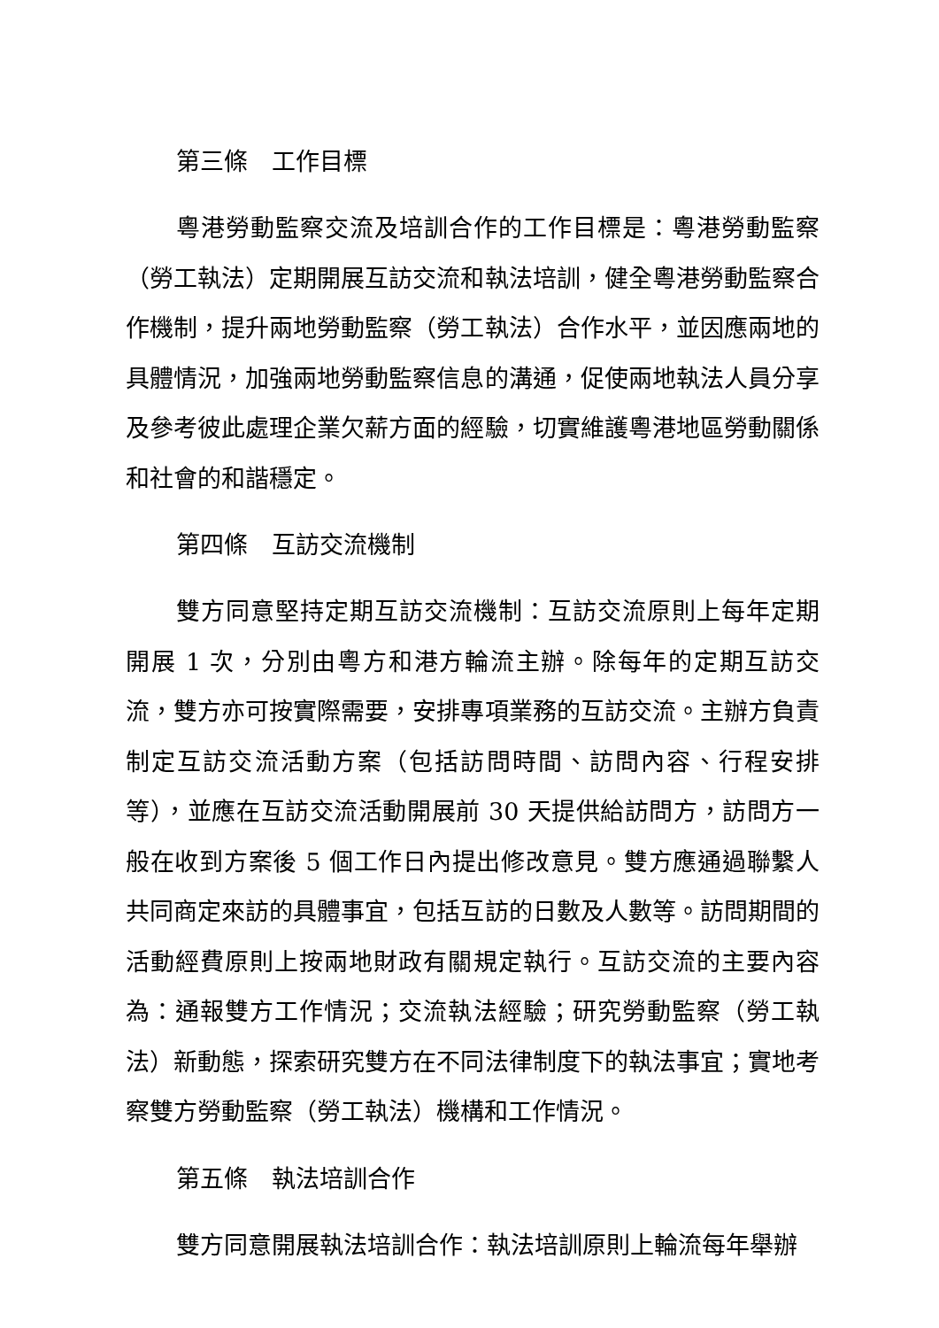第三條　工作目標
粵港勞動監察交流及培訓合作的工作目標是：粵港勞動監察（勞工執法）定期開展互訪交流和執法培訓，健全粵港勞動監察合作機制，提升兩地勞動監察（勞工執法）合作水平，並因應兩地的具體情況，加強兩地勞動監察信息的溝通，促使兩地執法人員分享及參考彼此處理企業欠薪方面的經驗，切實維護粵港地區勞動關係和社會的和諧穩定。
第四條　互訪交流機制
雙方同意堅持定期互訪交流機制：互訪交流原則上每年定期開展 1 次，分別由粵方和港方輪流主辦。除每年的定期互訪交流，雙方亦可按實際需要，安排專項業務的互訪交流。主辦方負責制定互訪交流活動方案（包括訪問時間、訪問內容、行程安排等），並應在互訪交流活動開展前 30 天提供給訪問方，訪問方一般在收到方案後 5 個工作日內提出修改意見。雙方應通過聯繫人共同商定來訪的具體事宜，包括互訪的日數及人數等。訪問期間的活動經費原則上按兩地財政有關規定執行。互訪交流的主要內容為：通報雙方工作情況；交流執法經驗；研究勞動監察（勞工執法）新動態，探索研究雙方在不同法律制度下的執法事宜；實地考察雙方勞動監察（勞工執法）機構和工作情況。
第五條　執法培訓合作
雙方同意開展執法培訓合作：執法培訓原則上輪流每年舉辦